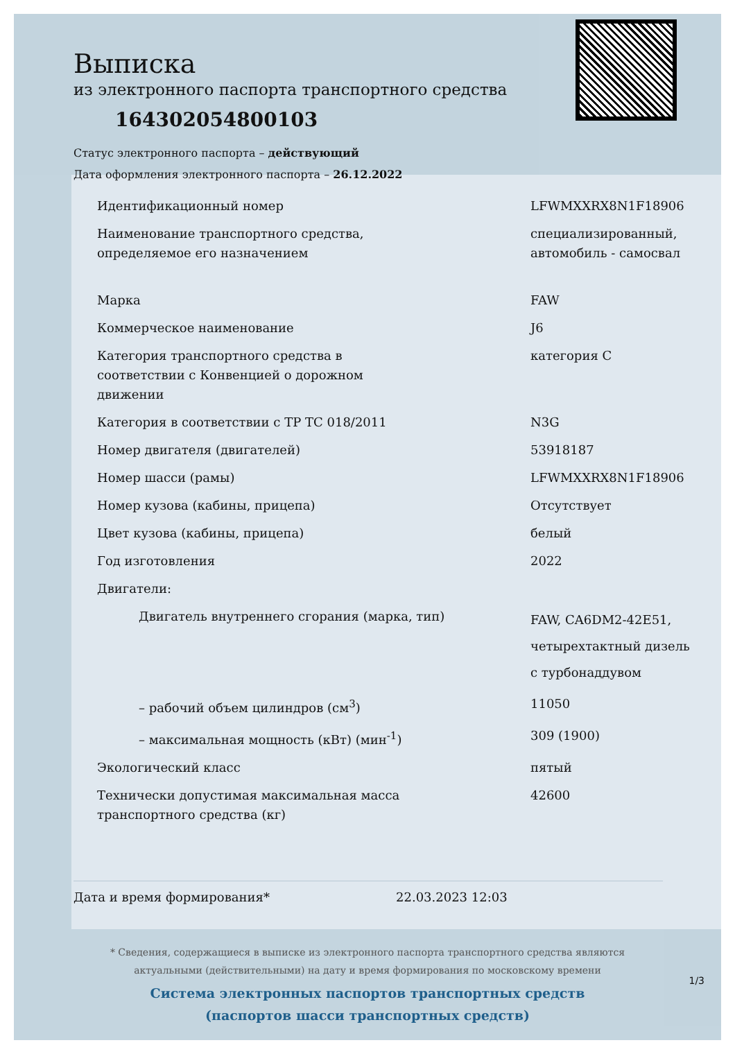Выписка
из электронного паспорта транспортного средства
164302054800103
Статус электронного паспорта – действующий
Дата оформления электронного паспорта – 26.12.2022
| Идентификационный номер | LFWMXXRX8N1F18906 |
| Наименование транспортного средства, определяемое его назначением | специализированный, автомобиль - самосвал |
| Марка | FAW |
| Коммерческое наименование | J6 |
| Категория транспортного средства в соответствии с Конвенцией о дорожном движении | категория C |
| Категория в соответствии с ТР ТС 018/2011 | N3G |
| Номер двигателя (двигателей) | 53918187 |
| Номер шасси (рамы) | LFWMXXRX8N1F18906 |
| Номер кузова (кабины, прицепа) | Отсутствует |
| Цвет кузова (кабины, прицепа) | белый |
| Год изготовления | 2022 |
| Двигатели: | |
| Двигатель внутреннего сгорания (марка, тип) | FAW, CA6DM2-42E51, четырехтактный дизель с турбонаддувом |
| – рабочий объем цилиндров (см<sup>3</sup>) | 11050 |
| – максимальная мощность (кВт) (мин<sup>-1</sup>) | 309 (1900) |
| Экологический класс | пятый |
| Технически допустимая максимальная масса транспортного средства (кг) | 42600 |
Дата и время формирования* 22.03.2023 12:03
* Сведения, содержащиеся в выписке из электронного паспорта транспортного средства являются
актуальными (действительными) на дату и время формирования по московскому времени
Система электронных паспортов транспортных средств
(паспортов шасси транспортных средств)
1/3